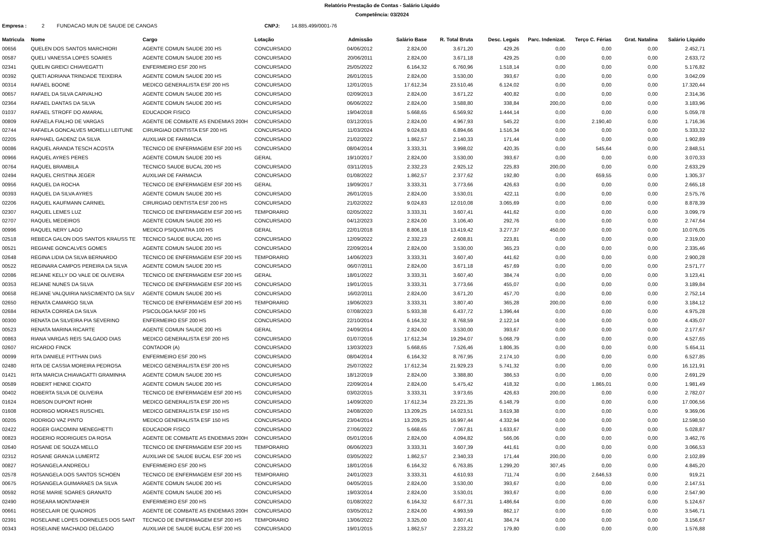Relatório Prestação de Contas - Salário Líquido
Competência: 03/2024
Empresa : 2 FUNDACAO MUN DE SAUDE DE CANOAS CNPJ: 14.885.499/0001-76
| Matricula | Nome | Cargo | Lotação | Admissão | Salário Base | R. Total Bruta | Desc. Legais | Parc. Indenizat. | Terço C. Férias | Grat. Natalina | Salário Líquido |
| --- | --- | --- | --- | --- | --- | --- | --- | --- | --- | --- | --- |
| 00656 | QUELEN DOS SANTOS MARCHIORI | AGENTE COMUN SAUDE 200 HS | CONCURSADO | 04/06/2012 | 2.824,00 | 3.671,20 | 429,26 | 0,00 | 0,00 | 0,00 | 2.452,71 |
| 00587 | QUELI VANESSA LOPES SOARES | AGENTE COMUN SAUDE 200 HS | CONCURSADO | 20/06/2011 | 2.824,00 | 3.671,18 | 429,25 | 0,00 | 0,00 | 0,00 | 2.633,72 |
| 02341 | QUELIN GREICI CHIAVEGATTI | ENFERMEIRO ESF 200 HS | CONCURSADO | 25/05/2022 | 6.164,32 | 6.760,96 | 1.518,14 | 0,00 | 0,00 | 0,00 | 5.176,82 |
| 00392 | QUETI ADRIANA TRINDADE TEIXEIRA | AGENTE COMUN SAUDE 200 HS | CONCURSADO | 26/01/2015 | 2.824,00 | 3.530,00 | 393,67 | 0,00 | 0,00 | 0,00 | 3.042,09 |
| 00314 | RAFAEL BOONE | MEDICO GENERALISTA ESF 200 HS | CONCURSADO | 12/01/2015 | 17.612,34 | 23.510,46 | 6.124,02 | 0,00 | 0,00 | 0,00 | 17.320,44 |
| 00657 | RAFAEL DA SILVA CARVALHO | AGENTE COMUN SAUDE 200 HS | CONCURSADO | 02/09/2013 | 2.824,00 | 3.671,22 | 400,82 | 0,00 | 0,00 | 0,00 | 2.314,36 |
| 02364 | RAFAEL DANTAS DA SILVA | AGENTE COMUN SAUDE 200 HS | CONCURSADO | 06/06/2022 | 2.824,00 | 3.588,80 | 338,84 | 200,00 | 0,00 | 0,00 | 3.183,96 |
| 01037 | RAFAEL STROFF DO AMARAL | EDUCADOR FISICO | CONCURSADO | 19/04/2018 | 5.668,65 | 6.569,92 | 1.444,14 | 0,00 | 0,00 | 0,00 | 5.059,78 |
| 00809 | RAFAELA FIALHO DE VARGAS | AGENTE DE COMBATE AS ENDEMIAS 200H | CONCURSADO | 03/12/2015 | 2.824,00 | 4.967,93 | 545,22 | 0,00 | 2.190,40 | 0,00 | 1.716,36 |
| 02744 | RAFAELA GONCALVES MORELLI LEITUNE | CIRURGIAO DENTISTA ESF 200 HS | CONCURSADO | 11/03/2024 | 9.024,83 | 6.894,66 | 1.516,34 | 0,00 | 0,00 | 0,00 | 5.333,32 |
| 02205 | RAPHAEL GADENZ DA SILVA | AUXILIAR DE FARMACIA | CONCURSADO | 21/02/2022 | 1.862,57 | 2.140,33 | 171,44 | 0,00 | 0,00 | 0,00 | 1.902,89 |
| 00086 | RAQUEL ARANDA TESCH ACOSTA | TECNICO DE ENFERMAGEM ESF 200 HS | CONCURSADO | 08/04/2014 | 3.333,31 | 3.998,02 | 420,35 | 0,00 | 545,64 | 0,00 | 2.848,51 |
| 00966 | RAQUEL AYRES PERES | AGENTE COMUN SAUDE 200 HS | GERAL | 19/10/2017 | 2.824,00 | 3.530,00 | 393,67 | 0,00 | 0,00 | 0,00 | 3.070,33 |
| 00764 | RAQUEL BRAMBILA | TECNICO SAUDE BUCAL 200 HS | CONCURSADO | 03/11/2015 | 2.332,23 | 2.925,12 | 225,83 | 200,00 | 0,00 | 0,00 | 2.633,29 |
| 02494 | RAQUEL CRISTINA JEGER | AUXILIAR DE FARMACIA | CONCURSADO | 01/08/2022 | 1.862,57 | 2.377,62 | 192,80 | 0,00 | 659,55 | 0,00 | 1.305,37 |
| 00956 | RAQUEL DA ROCHA | TECNICO DE ENFERMAGEM ESF 200 HS | GERAL | 19/09/2017 | 3.333,31 | 3.773,66 | 426,63 | 0,00 | 0,00 | 0,00 | 2.665,18 |
| 00393 | RAQUEL DA SILVA AYRES | AGENTE COMUN SAUDE 200 HS | CONCURSADO | 26/01/2015 | 2.824,00 | 3.530,01 | 422,11 | 0,00 | 0,00 | 0,00 | 2.575,76 |
| 02206 | RAQUEL KAUFMANN CARNIEL | CIRURGIAO DENTISTA ESF 200 HS | CONCURSADO | 21/02/2022 | 9.024,83 | 12.010,08 | 3.065,69 | 0,00 | 0,00 | 0,00 | 8.878,39 |
| 02307 | RAQUEL LEMES LUZ | TECNICO DE ENFERMAGEM ESF 200 HS | TEMPORARIO | 02/05/2022 | 3.333,31 | 3.607,41 | 441,62 | 0,00 | 0,00 | 0,00 | 3.099,79 |
| 02707 | RAQUEL MEDEIROS | AGENTE COMUN SAUDE 200 HS | CONCURSADO | 04/12/2023 | 2.824,00 | 3.106,40 | 292,76 | 0,00 | 0,00 | 0,00 | 2.747,64 |
| 00996 | RAQUEL NERY LAGO | MEDICO PSIQUIATRA 100 HS | GERAL | 22/01/2018 | 8.806,18 | 13.419,42 | 3.277,37 | 450,00 | 0,00 | 0,00 | 10.076,05 |
| 02518 | REBECA GALON DOS SANTOS KRAUSS TE | TECNICO SAUDE BUCAL 200 HS | CONCURSADO | 12/09/2022 | 2.332,23 | 2.608,81 | 223,81 | 0,00 | 0,00 | 0,00 | 2.319,00 |
| 00521 | REGIANE GONCALVES GOMES | AGENTE COMUN SAUDE 200 HS | CONCURSADO | 22/09/2014 | 2.824,00 | 3.530,00 | 365,23 | 0,00 | 0,00 | 0,00 | 2.335,46 |
| 02648 | REGINA LIDIA DA SILVA BERNARDO | TECNICO DE ENFERMAGEM ESF 200 HS | TEMPORARIO | 14/06/2023 | 3.333,31 | 3.607,40 | 441,62 | 0,00 | 0,00 | 0,00 | 2.900,28 |
| 00522 | REGINARA CAMPOS PEREIRA DA SILVA | AGENTE COMUN SAUDE 200 HS | CONCURSADO | 06/07/2011 | 2.824,00 | 3.671,18 | 457,69 | 0,00 | 0,00 | 0,00 | 2.571,77 |
| 02086 | REJANE KELLY DO VALE DE OLIVEIRA | TECNICO DE ENFERMAGEM ESF 200 HS | GERAL | 18/01/2022 | 3.333,31 | 3.607,40 | 384,74 | 0,00 | 0,00 | 0,00 | 3.123,41 |
| 00353 | REJANE NUNES DA SILVA | TECNICO DE ENFERMAGEM ESF 200 HS | CONCURSADO | 19/01/2015 | 3.333,31 | 3.773,66 | 455,07 | 0,00 | 0,00 | 0,00 | 3.189,84 |
| 00658 | REJANE VALQUIRIA NASCIMENTO DA SILV | AGENTE COMUN SAUDE 200 HS | CONCURSADO | 16/02/2011 | 2.824,00 | 3.671,20 | 457,70 | 0,00 | 0,00 | 0,00 | 2.752,14 |
| 02650 | RENATA CAMARGO SILVA | TECNICO DE ENFERMAGEM ESF 200 HS | TEMPORARIO | 19/06/2023 | 3.333,31 | 3.807,40 | 365,28 | 200,00 | 0,00 | 0,00 | 3.184,12 |
| 02684 | RENATA CORREA DA SILVA | PSICOLOGA NASF 200 HS | CONCURSADO | 07/08/2023 | 5.933,38 | 6.437,72 | 1.396,44 | 0,00 | 0,00 | 0,00 | 4.975,28 |
| 00300 | RENATA DA SILVEIRA PIA SEVERINO | ENFERMEIRO ESF 200 HS | CONCURSADO | 22/10/2014 | 6.164,32 | 8.768,59 | 2.122,14 | 0,00 | 0,00 | 0,00 | 4.435,07 |
| 00523 | RENATA MARINA RICARTE | AGENTE COMUN SAUDE 200 HS | GERAL | 24/09/2014 | 2.824,00 | 3.530,00 | 393,67 | 0,00 | 0,00 | 0,00 | 2.177,67 |
| 00863 | RIANA VARGAS REIS SALGADO DIAS | MEDICO GENERALISTA ESF 200 HS | CONCURSADO | 01/07/2016 | 17.612,34 | 19.294,07 | 5.068,79 | 0,00 | 0,00 | 0,00 | 4.527,65 |
| 02607 | RICARDO FINCK | CONTADOR (A) | CONCURSADO | 13/03/2023 | 5.668,65 | 7.526,46 | 1.806,35 | 0,00 | 0,00 | 0,00 | 5.654,11 |
| 00099 | RITA DANIELE PITTHAN DIAS | ENFERMEIRO ESF 200 HS | CONCURSADO | 08/04/2014 | 6.164,32 | 8.767,95 | 2.174,10 | 0,00 | 0,00 | 0,00 | 6.527,85 |
| 02480 | RITA DE CASSIA MOREIRA PEDROSA | MEDICO GENERALISTA ESF 200 HS | CONCURSADO | 25/07/2022 | 17.612,34 | 21.929,23 | 5.741,32 | 0,00 | 0,00 | 0,00 | 16.121,91 |
| 01421 | RITA MARCIA CHIAVAGATTI GRAMINHA | AGENTE COMUN SAUDE 200 HS | CONCURSADO | 18/12/2019 | 2.824,00 | 3.388,80 | 386,53 | 0,00 | 0,00 | 0,00 | 2.691,29 |
| 00589 | ROBERT HENKE CIOATO | AGENTE COMUN SAUDE 200 HS | CONCURSADO | 22/09/2014 | 2.824,00 | 5.475,42 | 418,32 | 0,00 | 1.865,01 | 0,00 | 1.981,49 |
| 00402 | ROBERTA SILVA DE OLIVEIRA | TECNICO DE ENFERMAGEM ESF 200 HS | CONCURSADO | 03/02/2015 | 3.333,31 | 3.973,65 | 426,63 | 200,00 | 0,00 | 0,00 | 2.782,07 |
| 01624 | ROBSON DUPONT ROHR | MEDICO GENERALISTA ESF 200 HS | CONCURSADO | 14/09/2020 | 17.612,34 | 23.221,35 | 6.148,79 | 0,00 | 0,00 | 0,00 | 17.006,56 |
| 01608 | RODRIGO MORAES RUSCHEL | MEDICO GENERALISTA ESF 150 HS | CONCURSADO | 24/08/2020 | 13.209,25 | 14.023,51 | 3.619,38 | 0,00 | 0,00 | 0,00 | 9.369,06 |
| 00205 | RODRIGO VAZ PINTO | MEDICO GENERALISTA ESF 150 HS | CONCURSADO | 23/04/2014 | 13.209,25 | 16.997,44 | 4.332,94 | 0,00 | 0,00 | 0,00 | 12.598,50 |
| 02422 | ROGER GIACOMINI MENEGHETTI | EDUCADOR FISICO | CONCURSADO | 27/06/2022 | 5.668,65 | 7.067,81 | 1.633,67 | 0,00 | 0,00 | 0,00 | 5.028,87 |
| 00823 | ROGERIO RODRIGUES DA ROSA | AGENTE DE COMBATE AS ENDEMIAS 200H | CONCURSADO | 05/01/2016 | 2.824,00 | 4.094,82 | 566,06 | 0,00 | 0,00 | 0,00 | 3.462,76 |
| 02640 | ROSANE DE SOUZA MELLO | TECNICO DE ENFERMAGEM ESF 200 HS | TEMPORARIO | 06/06/2023 | 3.333,31 | 3.607,39 | 441,61 | 0,00 | 0,00 | 0,00 | 3.066,53 |
| 02312 | ROSANE GRANJA LUMERTZ | AUXILIAR DE SAUDE BUCAL ESF 200 HS | CONCURSADO | 03/05/2022 | 1.862,57 | 2.340,33 | 171,44 | 200,00 | 0,00 | 0,00 | 2.102,89 |
| 00827 | ROSANGELA ANDREOLI | ENFERMEIRO ESF 200 HS | CONCURSADO | 18/01/2016 | 6.164,32 | 6.763,85 | 1.299,20 | 307,45 | 0,00 | 0,00 | 4.845,20 |
| 02578 | ROSANGELA DOS SANTOS SCHOEN | TECNICO DE ENFERMAGEM ESF 200 HS | TEMPORARIO | 24/01/2023 | 3.333,31 | 4.610,93 | 711,74 | 0,00 | 2.646,53 | 0,00 | 919,21 |
| 00675 | ROSANGELA GUIMARAES DA SILVA | AGENTE COMUN SAUDE 200 HS | CONCURSADO | 04/05/2015 | 2.824,00 | 3.530,00 | 393,67 | 0,00 | 0,00 | 0,00 | 2.147,51 |
| 00592 | ROSE MARIE SOARES GRANATO | AGENTE COMUN SAUDE 200 HS | CONCURSADO | 19/03/2014 | 2.824,00 | 3.530,01 | 393,67 | 0,00 | 0,00 | 0,00 | 2.547,90 |
| 02490 | ROSEARA MONTANHER | ENFERMEIRO ESF 200 HS | CONCURSADO | 01/08/2022 | 6.164,32 | 6.677,31 | 1.486,64 | 0,00 | 0,00 | 0,00 | 5.124,67 |
| 00661 | ROSECLAIR DE QUADROS | AGENTE DE COMBATE AS ENDEMIAS 200H | CONCURSADO | 03/05/2012 | 2.824,00 | 4.993,59 | 862,17 | 0,00 | 0,00 | 0,00 | 3.546,71 |
| 02391 | ROSELAINE LOPES DORNELES DOS SANT | TECNICO DE ENFERMAGEM ESF 200 HS | TEMPORARIO | 13/06/2022 | 3.325,00 | 3.607,41 | 384,74 | 0,00 | 0,00 | 0,00 | 3.156,67 |
| 00343 | ROSELAINE MACHADO DELGADO | AUXILIAR DE SAUDE BUCAL ESF 200 HS | CONCURSADO | 19/01/2015 | 1.862,57 | 2.233,22 | 179,80 | 0,00 | 0,00 | 0,00 | 1.576,88 |